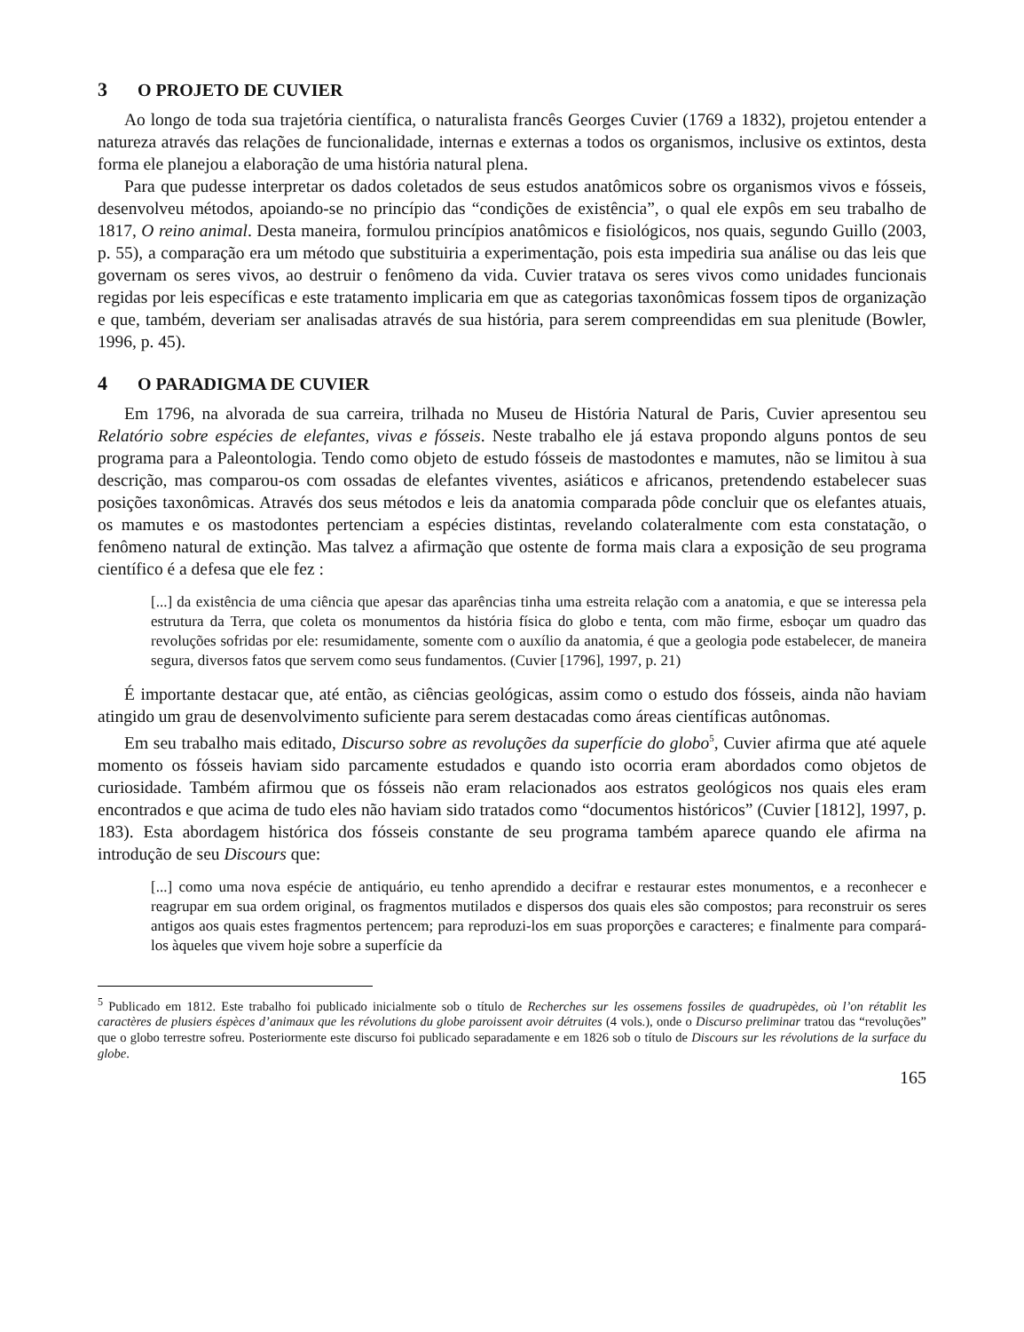3 O PROJETO DE CUVIER
Ao longo de toda sua trajetória científica, o naturalista francês Georges Cuvier (1769 a 1832), projetou entender a natureza através das relações de funcionalidade, internas e externas a todos os organismos, inclusive os extintos, desta forma ele planejou a elaboração de uma história natural plena.
Para que pudesse interpretar os dados coletados de seus estudos anatômicos sobre os organismos vivos e fósseis, desenvolveu métodos, apoiando-se no princípio das “condições de existência”, o qual ele expôs em seu trabalho de 1817, O reino animal. Desta maneira, formulou princípios anatômicos e fisiológicos, nos quais, segundo Guillo (2003, p. 55), a comparação era um método que substituiria a experimentação, pois esta impediria sua análise ou das leis que governam os seres vivos, ao destruir o fenômeno da vida. Cuvier tratava os seres vivos como unidades funcionais regidas por leis específicas e este tratamento implicaria em que as categorias taxonômicas fossem tipos de organização e que, também, deveriam ser analisadas através de sua história, para serem compreendidas em sua plenitude (Bowler, 1996, p. 45).
4 O PARADIGMA DE CUVIER
Em 1796, na alvorada de sua carreira, trilhada no Museu de História Natural de Paris, Cuvier apresentou seu Relatório sobre espécies de elefantes, vivas e fósseis. Neste trabalho ele já estava propondo alguns pontos de seu programa para a Paleontologia. Tendo como objeto de estudo fósseis de mastodontes e mamutes, não se limitou à sua descrição, mas comparou-os com ossadas de elefantes viventes, asiáticos e africanos, pretendendo estabelecer suas posições taxonômicas. Através dos seus métodos e leis da anatomia comparada pôde concluir que os elefantes atuais, os mamutes e os mastodontes pertenciam a espécies distintas, revelando colateralmente com esta constatação, o fenômeno natural de extinção. Mas talvez a afirmação que ostente de forma mais clara a exposição de seu programa científico é a defesa que ele fez :
[...] da existência de uma ciência que apesar das aparências tinha uma estreita relação com a anatomia, e que se interessa pela estrutura da Terra, que coleta os monumentos da história física do globo e tenta, com mão firme, esboçar um quadro das revoluções sofridas por ele: resumidamente, somente com o auxílio da anatomia, é que a geologia pode estabelecer, de maneira segura, diversos fatos que servem como seus fundamentos. (Cuvier [1796], 1997, p. 21)
É importante destacar que, até então, as ciências geológicas, assim como o estudo dos fósseis, ainda não haviam atingido um grau de desenvolvimento suficiente para serem destacadas como áreas científicas autônomas.
Em seu trabalho mais editado, Discurso sobre as revoluções da superfície do globo<sup>5</sup>, Cuvier afirma que até aquele momento os fósseis haviam sido parcamente estudados e quando isto ocorria eram abordados como objetos de curiosidade. Também afirmou que os fósseis não eram relacionados aos estratos geológicos nos quais eles eram encontrados e que acima de tudo eles não haviam sido tratados como “documentos históricos” (Cuvier [1812], 1997, p. 183). Esta abordagem histórica dos fósseis constante de seu programa também aparece quando ele afirma na introdução de seu Discours que:
[...] como uma nova espécie de antiquário, eu tenho aprendido a decifrar e restaurar estes monumentos, e a reconhecer e reagrupar em sua ordem original, os fragmentos mutilados e dispersos dos quais eles são compostos; para reconstruir os seres antigos aos quais estes fragmentos pertencem; para reproduzi-los em suas proporções e caracteres; e finalmente para compará-los àqueles que vivem hoje sobre a superfície da
<sup>5</sup> Publicado em 1812. Este trabalho foi publicado inicialmente sob o título de Recherches sur les ossemens fossiles de quadrupèdes, où l’on rétablit les caractères de plusiers éspèces d’animaux que les révolutions du globe paroissent avoir détruites (4 vols.), onde o Discurso preliminar tratou das “revoluções” que o globo terrestre sofreu. Posteriormente este discurso foi publicado separadamente e em 1826 sob o título de Discours sur les révolutions de la surface du globe.
165